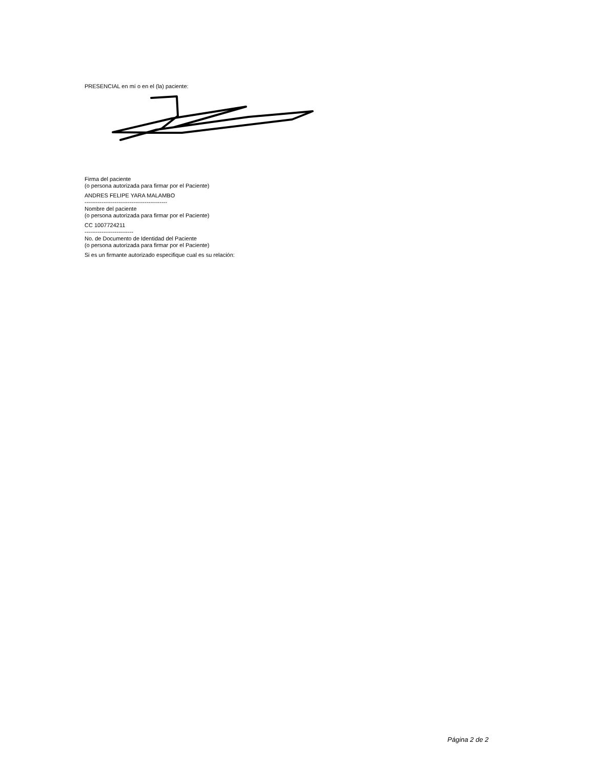PRESENCIAL en mí o en el (la) paciente:
Firma del paciente
(o persona autorizada para firmar por el Paciente)
ANDRES FELIPE YARA MALAMBO
--------------------------------------------
Nombre del paciente
(o persona autorizada para firmar por el Paciente)
CC 1007724211
--------------------------
No. de Documento de Identidad del Paciente
(o persona autorizada para firmar por el Paciente)
Si es un firmante autorizado especifique cual es su relación:
Página 2 de 2